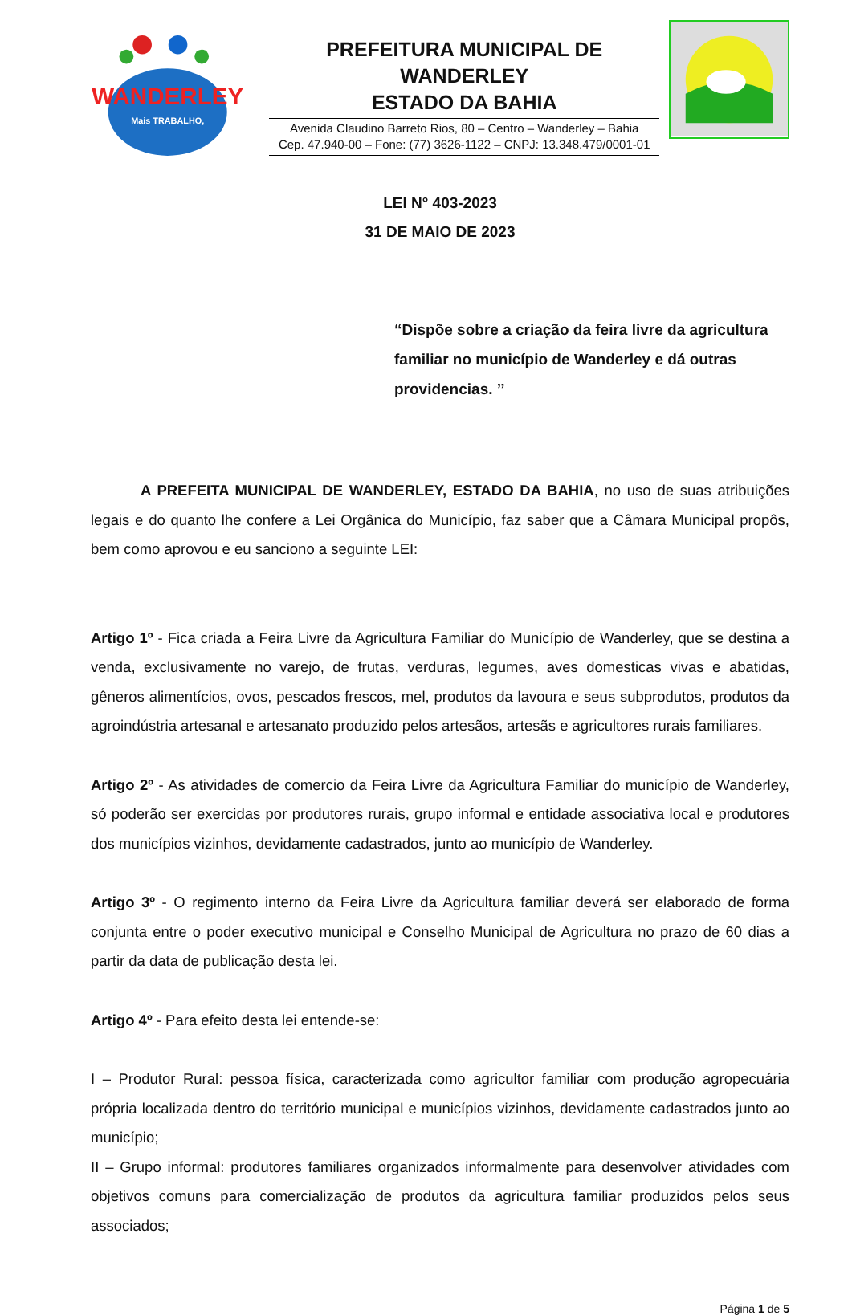WANDERLEY
Mais TRABALHO,
PREFEITURA MUNICIPAL DE WANDERLEY
ESTADO DA BAHIA
Avenida Claudino Barreto Rios, 80 – Centro – Wanderley – Bahia
Cep. 47.940-00 – Fone: (77) 3626-1122 – CNPJ: 13.348.479/0001-01
LEI N° 403-2023
31 DE MAIO DE 2023
“Dispõe sobre a criação da feira livre da agricultura familiar no município de Wanderley e dá outras providencias. ’’
A PREFEITA MUNICIPAL DE WANDERLEY, ESTADO DA BAHIA, no uso de suas atribuições legais e do quanto lhe confere a Lei Orgânica do Município, faz saber que a Câmara Municipal propôs, bem como aprovou e eu sanciono a seguinte LEI:
Artigo 1º - Fica criada a Feira Livre da Agricultura Familiar do Município de Wanderley, que se destina a venda, exclusivamente no varejo, de frutas, verduras, legumes, aves domesticas vivas e abatidas, gêneros alimentícios, ovos, pescados frescos, mel, produtos da lavoura e seus subprodutos, produtos da agroindústria artesanal e artesanato produzido pelos artesãos, artesãs e agricultores rurais familiares.
Artigo 2º - As atividades de comercio da Feira Livre da Agricultura Familiar do município de Wanderley, só poderão ser exercidas por produtores rurais, grupo informal e entidade associativa local e produtores dos municípios vizinhos, devidamente cadastrados, junto ao município de Wanderley.
Artigo 3º - O regimento interno da Feira Livre da Agricultura familiar deverá ser elaborado de forma conjunta entre o poder executivo municipal e Conselho Municipal de Agricultura no prazo de 60 dias a partir da data de publicação desta lei.
Artigo 4º - Para efeito desta lei entende-se:
I – Produtor Rural: pessoa física, caracterizada como agricultor familiar com produção agropecuária própria localizada dentro do território municipal e municípios vizinhos, devidamente cadastrados junto ao município;
II – Grupo informal: produtores familiares organizados informalmente para desenvolver atividades com objetivos comuns para comercialização de produtos da agricultura familiar produzidos pelos seus associados;
Página 1 de 5